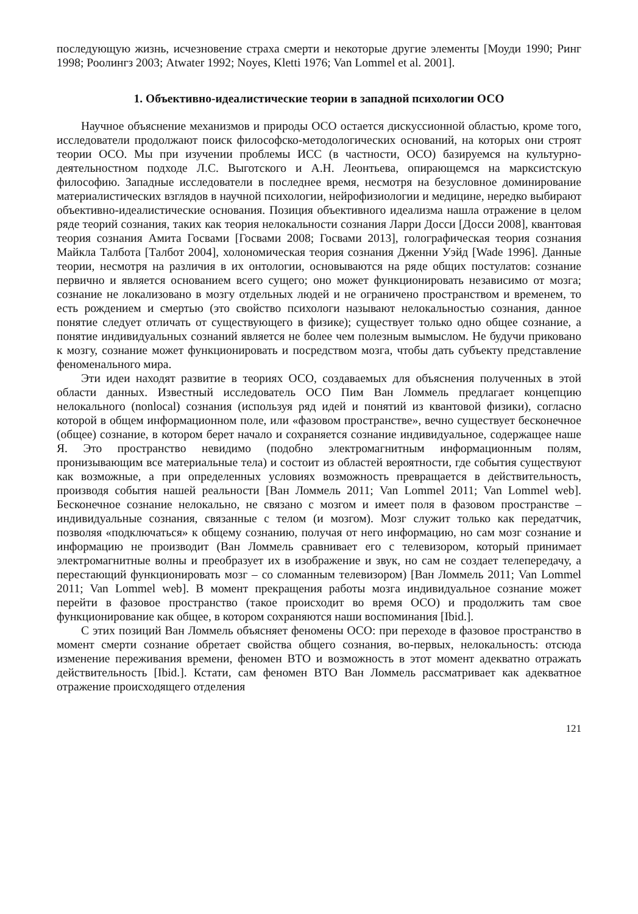последующую жизнь, исчезновение страха смерти и некоторые другие элементы [Моуди 1990; Ринг 1998; Роолингз 2003; Atwater 1992; Noyes, Kletti 1976; Van Lommel et al. 2001].
1. Объективно-идеалистические теории в западной психологии ОСО
Научное объяснение механизмов и природы ОСО остается дискуссионной областью, кроме того, исследователи продолжают поиск философско-методологических оснований, на которых они строят теории ОСО. Мы при изучении проблемы ИСС (в частности, ОСО) базируемся на культурно-деятельностном подходе Л.С. Выготского и А.Н. Леонтьева, опирающемся на марксистскую философию. Западные исследователи в последнее время, несмотря на безусловное доминирование материалистических взглядов в научной психологии, нейрофизиологии и медицине, нередко выбирают объективно-идеалистические основания. Позиция объективного идеализма нашла отражение в целом ряде теорий сознания, таких как теория нелокальности сознания Ларри Досси [Досси 2008], квантовая теория сознания Амита Госвами [Госвами 2008; Госвами 2013], голографическая теория сознания Майкла Талбота [Талбот 2004], холономическая теория сознания Дженни Уэйд [Wade 1996]. Данные теории, несмотря на различия в их онтологии, основываются на ряде общих постулатов: сознание первично и является основанием всего сущего; оно может функционировать независимо от мозга; сознание не локализовано в мозгу отдельных людей и не ограничено пространством и временем, то есть рождением и смертью (это свойство психологи называют нелокальностью сознания, данное понятие следует отличать от существующего в физике); существует только одно общее сознание, а понятие индивидуальных сознаний является не более чем полезным вымыслом. Не будучи приковано к мозгу, сознание может функционировать и посредством мозга, чтобы дать субъекту представление феноменального мира.
Эти идеи находят развитие в теориях ОСО, создаваемых для объяснения полученных в этой области данных. Известный исследователь ОСО Пим Ван Ломмель предлагает концепцию нелокального (nonlocal) сознания (используя ряд идей и понятий из квантовой физики), согласно которой в общем информационном поле, или «фазовом пространстве», вечно существует бесконечное (общее) сознание, в котором берет начало и сохраняется сознание индивидуальное, содержащее наше Я. Это пространство невидимо (подобно электромагнитным информационным полям, пронизывающим все материальные тела) и состоит из областей вероятности, где события существуют как возможные, а при определенных условиях возможность превращается в действительность, производя события нашей реальности [Ван Ломмель 2011; Van Lommel 2011; Van Lommel web]. Бесконечное сознание нелокально, не связано с мозгом и имеет поля в фазовом пространстве – индивидуальные сознания, связанные с телом (и мозгом). Мозг служит только как передатчик, позволяя «подключаться» к общему сознанию, получая от него информацию, но сам мозг сознание и информацию не производит (Ван Ломмель сравнивает его с телевизором, который принимает электромагнитные волны и преобразует их в изображение и звук, но сам не создает телепередачу, а перестающий функционировать мозг – со сломанным телевизором) [Ван Ломмель 2011; Van Lommel 2011; Van Lommel web]. В момент прекращения работы мозга индивидуальное сознание может перейти в фазовое пространство (такое происходит во время ОСО) и продолжить там свое функционирование как общее, в котором сохраняются наши воспоминания [Ibid.].
С этих позиций Ван Ломмель объясняет феномены ОСО: при переходе в фазовое пространство в момент смерти сознание обретает свойства общего сознания, во-первых, нелокальность: отсюда изменение переживания времени, феномен ВТО и возможность в этот момент адекватно отражать действительность [Ibid.]. Кстати, сам феномен ВТО Ван Ломмель рассматривает как адекватное отражение происходящего отделения
121